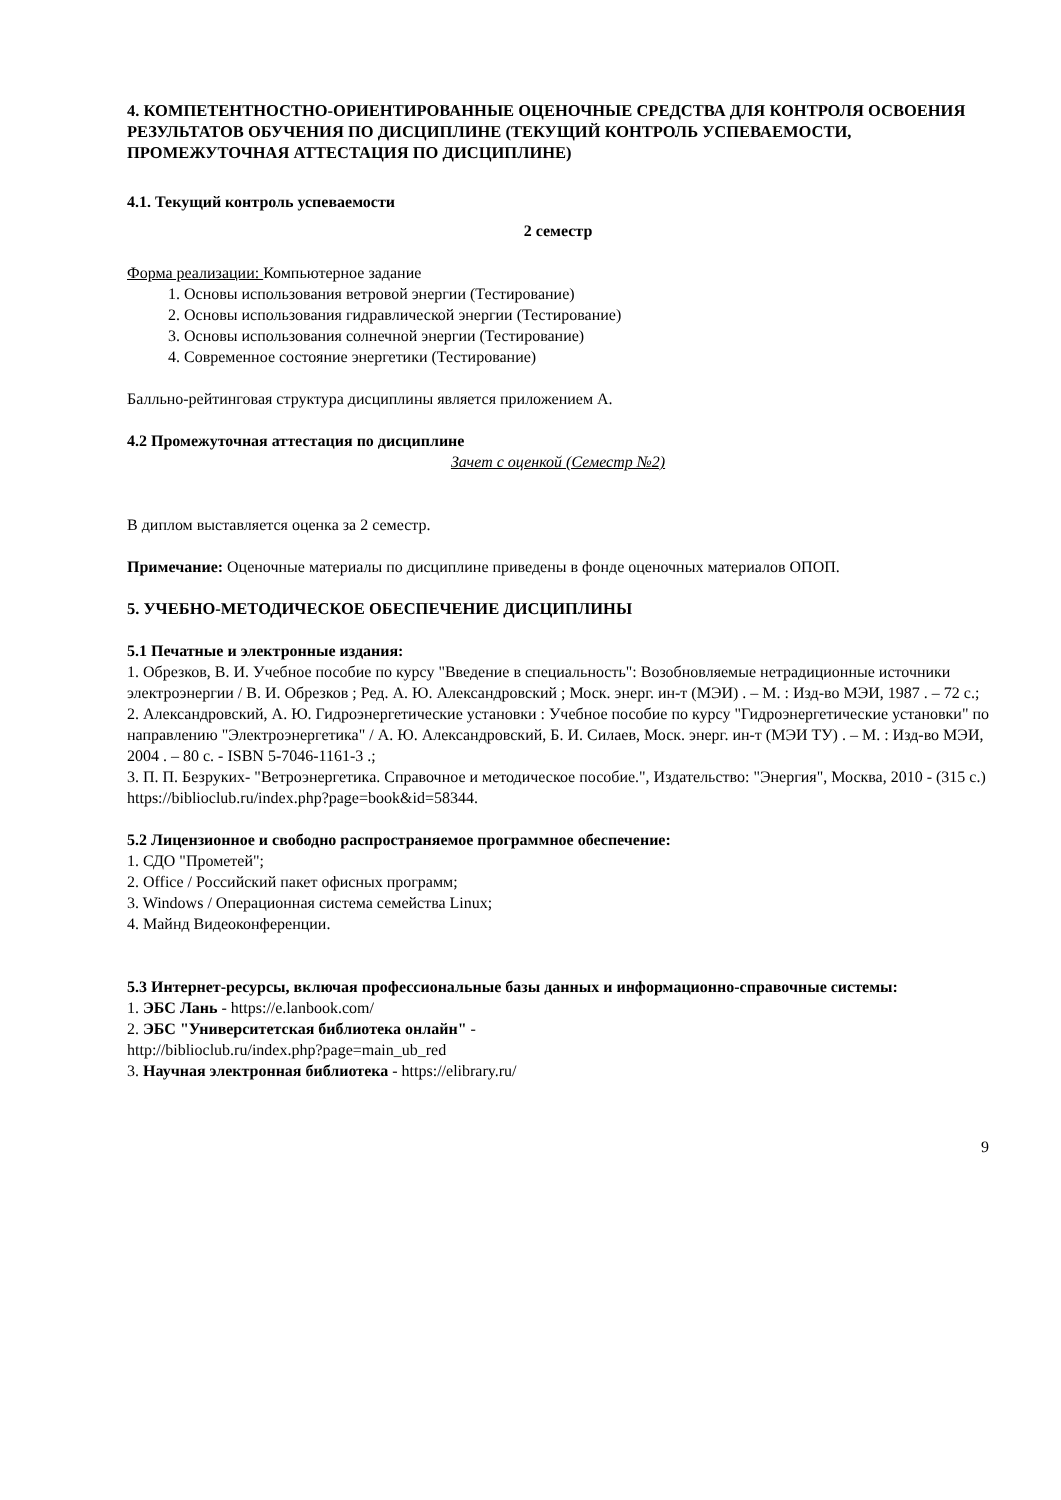4. КОМПЕТЕНТНОСТНО-ОРИЕНТИРОВАННЫЕ ОЦЕНОЧНЫЕ СРЕДСТВА ДЛЯ КОНТРОЛЯ ОСВОЕНИЯ РЕЗУЛЬТАТОВ ОБУЧЕНИЯ ПО ДИСЦИПЛИНЕ (ТЕКУЩИЙ КОНТРОЛЬ УСПЕВАЕМОСТИ, ПРОМЕЖУТОЧНАЯ АТТЕСТАЦИЯ ПО ДИСЦИПЛИНЕ)
4.1. Текущий контроль успеваемости
2 семестр
Форма реализации: Компьютерное задание
1. Основы использования ветровой энергии (Тестирование)
2. Основы использования гидравлической энергии (Тестирование)
3. Основы использования солнечной энергии (Тестирование)
4. Современное состояние энергетики (Тестирование)
Балльно-рейтинговая структура дисциплины является приложением А.
4.2 Промежуточная аттестация по дисциплине
Зачет с оценкой (Семестр №2)
В диплом выставляется оценка за 2 семестр.
Примечание: Оценочные материалы по дисциплине приведены в фонде оценочных материалов ОПОП.
5. УЧЕБНО-МЕТОДИЧЕСКОЕ ОБЕСПЕЧЕНИЕ ДИСЦИПЛИНЫ
5.1 Печатные и электронные издания:
1. Обрезков, В. И. Учебное пособие по курсу "Введение в специальность": Возобновляемые нетрадиционные источники электроэнергии / В. И. Обрезков ; Ред. А. Ю. Александровский ; Моск. энерг. ин-т (МЭИ) . – М. : Изд-во МЭИ, 1987 . – 72 с.;
2. Александровский, А. Ю. Гидроэнергетические установки : Учебное пособие по курсу "Гидроэнергетические установки" по направлению "Электроэнергетика" / А. Ю. Александровский, Б. И. Силаев, Моск. энерг. ин-т (МЭИ ТУ) . – М. : Изд-во МЭИ, 2004 . – 80 с. - ISBN 5-7046-1161-3 .;
3. П. П. Безруких- "Ветроэнергетика. Справочное и методическое пособие.", Издательство: "Энергия", Москва, 2010 - (315 с.)
https://biblioclub.ru/index.php?page=book&id=58344.
5.2 Лицензионное и свободно распространяемое программное обеспечение:
1. СДО "Прометей";
2. Office / Российский пакет офисных программ;
3. Windows / Операционная система семейства Linux;
4. Майнд Видеоконференции.
5.3 Интернет-ресурсы, включая профессиональные базы данных и информационно-справочные системы:
1. ЭБС Лань - https://e.lanbook.com/
2. ЭБС "Университетская библиотека онлайн" -
http://biblioclub.ru/index.php?page=main_ub_red
3. Научная электронная библиотека - https://elibrary.ru/
9